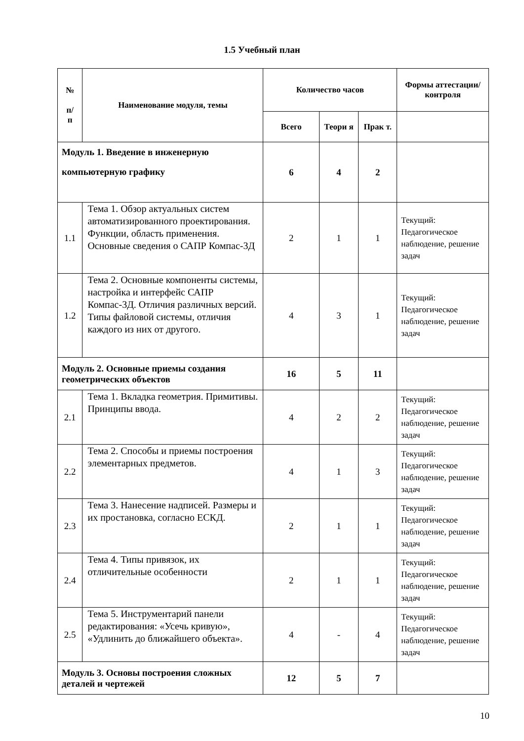1.5 Учебный план
| № п/ п | Наименование модуля, темы | Количество часов | | | Формы аттестации/ контроля |
| --- | --- | --- | --- | --- | --- |
| | | Всего | Теори я | Прак т. | |
| Модуль 1. Введение в инженерную компьютерную графику | | 6 | 4 | 2 | |
| 1.1 | Тема 1. Обзор актуальных систем автоматизированного проектирования. Функции, область применения. Основные сведения о САПР Компас-3Д | 2 | 1 | 1 | Текущий: Педагогическое наблюдение, решение задач |
| 1.2 | Тема 2. Основные компоненты системы, настройка и интерфейс САПР Компас-3Д. Отличия различных версий. Типы файловой системы, отличия каждого из них от другого. | 4 | 3 | 1 | Текущий: Педагогическое наблюдение, решение задач |
| Модуль 2. Основные приемы создания геометрических объектов | | 16 | 5 | 11 | |
| 2.1 | Тема 1. Вкладка геометрия. Примитивы. Принципы ввода. | 4 | 2 | 2 | Текущий: Педагогическое наблюдение, решение задач |
| 2.2 | Тема 2. Способы и приемы построения элементарных предметов. | 4 | 1 | 3 | Текущий: Педагогическое наблюдение, решение задач |
| 2.3 | Тема 3. Нанесение надписей. Размеры и их простановка, согласно ЕСКД. | 2 | 1 | 1 | Текущий: Педагогическое наблюдение, решение задач |
| 2.4 | Тема 4. Типы привязок, их отличительные особенности | 2 | 1 | 1 | Текущий: Педагогическое наблюдение, решение задач |
| 2.5 | Тема 5. Инструментарий панели редактирования: «Усечь кривую», «Удлинить до ближайшего объекта». | 4 | - | 4 | Текущий: Педагогическое наблюдение, решение задач |
| Модуль 3. Основы построения сложных деталей и чертежей | | 12 | 5 | 7 | |
10